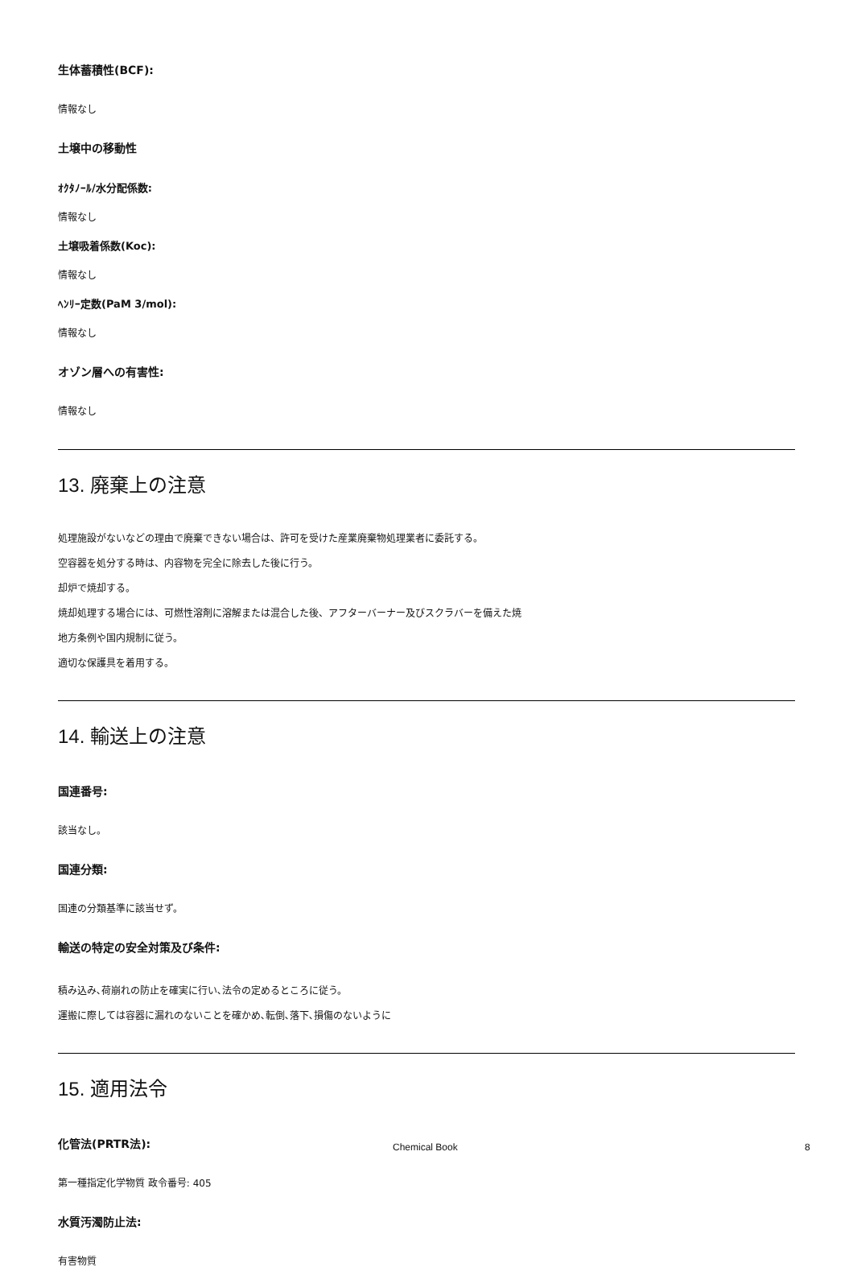生体蓄積性(BCF):
情報なし
土壌中の移動性
ｵｸﾀﾉｰﾙ/水分配係数:
情報なし
土壌吸着係数(Koc):
情報なし
ﾍﾝﾘｰ定数(PaM 3/mol):
情報なし
オゾン層への有害性:
情報なし
13. 廃棄上の注意
処理施設がないなどの理由で廃棄できない場合は、許可を受けた産業廃棄物処理業者に委託する。
空容器を処分する時は、内容物を完全に除去した後に行う。
却炉で焼却する。
焼却処理する場合には、可燃性溶剤に溶解または混合した後、アフターバーナー及びスクラバーを備えた焼
地方条例や国内規制に従う。
適切な保護具を着用する。
14. 輸送上の注意
国連番号:
該当なし。
国連分類:
国連の分類基準に該当せず。
輸送の特定の安全対策及び条件:
積み込み､荷崩れの防止を確実に行い､法令の定めるところに従う。
運搬に際しては容器に漏れのないことを確かめ､転倒､落下､損傷のないように
15. 適用法令
化管法(PRTR法):
第一種指定化学物質 政令番号: 405
水質汚濁防止法:
有害物質
Chemical Book 8